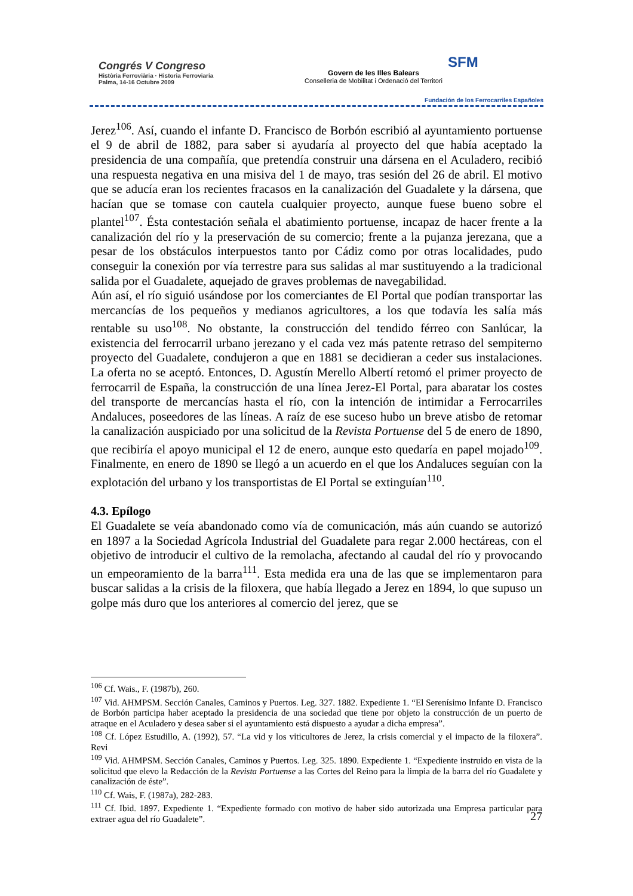Congrés V Congreso
Història Ferroviària · Historia Ferroviaria
Palma, 14-16 Octubre 2009
Govern de les Illes Balears
Conselleria de Mobilitat i Ordenació del Territori
SFM
Fundación de los Ferrocarriles Españoles
Jerez<sup>106</sup>. Así, cuando el infante D. Francisco de Borbón escribió al ayuntamiento portuense el 9 de abril de 1882, para saber si ayudaría al proyecto del que había aceptado la presidencia de una compañía, que pretendía construir una dársena en el Aculadero, recibió una respuesta negativa en una misiva del 1 de mayo, tras sesión del 26 de abril. El motivo que se aducía eran los recientes fracasos en la canalización del Guadalete y la dársena, que hacían que se tomase con cautela cualquier proyecto, aunque fuese bueno sobre el plantel<sup>107</sup>. Ésta contestación señala el abatimiento portuense, incapaz de hacer frente a la canalización del río y la preservación de su comercio; frente a la pujanza jerezana, que a pesar de los obstáculos interpuestos tanto por Cádiz como por otras localidades, pudo conseguir la conexión por vía terrestre para sus salidas al mar sustituyendo a la tradicional salida por el Guadalete, aquejado de graves problemas de navegabilidad.
Aún así, el río siguió usándose por los comerciantes de El Portal que podían transportar las mercancías de los pequeños y medianos agricultores, a los que todavía les salía más rentable su uso<sup>108</sup>. No obstante, la construcción del tendido férreo con Sanlúcar, la existencia del ferrocarril urbano jerezano y el cada vez más patente retraso del sempiterno proyecto del Guadalete, condujeron a que en 1881 se decidieran a ceder sus instalaciones. La oferta no se aceptó. Entonces, D. Agustín Merello Albertí retomó el primer proyecto de ferrocarril de España, la construcción de una línea Jerez-El Portal, para abaratar los costes del transporte de mercancías hasta el río, con la intención de intimidar a Ferrocarriles Andaluces, poseedores de las líneas. A raíz de ese suceso hubo un breve atisbo de retomar la canalización auspiciado por una solicitud de la Revista Portuense del 5 de enero de 1890, que recibiría el apoyo municipal el 12 de enero, aunque esto quedaría en papel mojado<sup>109</sup>. Finalmente, en enero de 1890 se llegó a un acuerdo en el que los Andaluces seguían con la explotación del urbano y los transportistas de El Portal se extinguían<sup>110</sup>.
4.3. Epílogo
El Guadalete se veía abandonado como vía de comunicación, más aún cuando se autorizó en 1897 a la Sociedad Agrícola Industrial del Guadalete para regar 2.000 hectáreas, con el objetivo de introducir el cultivo de la remolacha, afectando al caudal del río y provocando un empeoramiento de la barra<sup>111</sup>. Esta medida era una de las que se implementaron para buscar salidas a la crisis de la filoxera, que había llegado a Jerez en 1894, lo que supuso un golpe más duro que los anteriores al comercio del jerez, que se
<sup>106</sup> Cf. Wais., F. (1987b), 260.
<sup>107</sup> Vid. AHMPSM. Sección Canales, Caminos y Puertos. Leg. 327. 1882. Expediente 1. “El Serenísimo Infante D. Francisco de Borbón participa haber aceptado la presidencia de una sociedad que tiene por objeto la construcción de un puerto de atraque en el Aculadero y desea saber si el ayuntamiento está dispuesto a ayudar a dicha empresa”.
<sup>108</sup> Cf. López Estudillo, A. (1992), 57. “La vid y los viticultores de Jerez, la crisis comercial y el impacto de la filoxera”. Revi
<sup>109</sup> Vid. AHMPSM. Sección Canales, Caminos y Puertos. Leg. 325. 1890. Expediente 1. “Expediente instruido en vista de la solicitud que elevo la Redacción de la Revista Portuense a las Cortes del Reino para la limpia de la barra del río Guadalete y canalización de éste”.
<sup>110</sup> Cf. Wais, F. (1987a), 282-283.
<sup>111</sup> Cf. Ibid. 1897. Expediente 1. “Expediente formado con motivo de haber sido autorizada una Empresa particular para extraer agua del río Guadalete”.
27